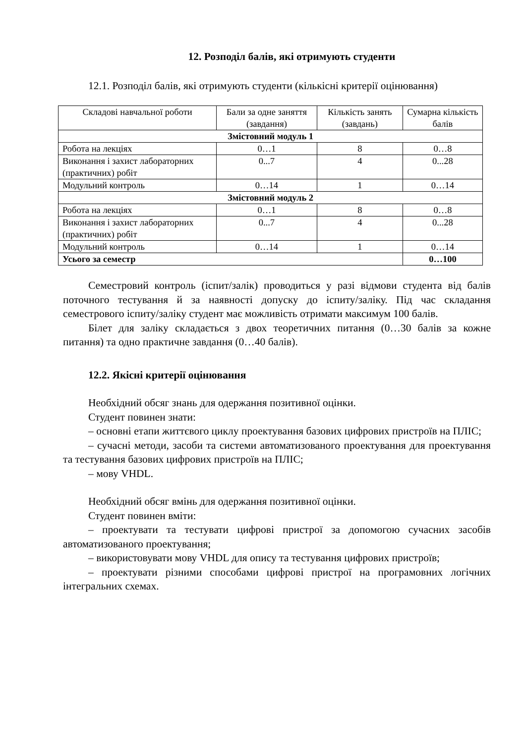12. Розподіл балів, які отримують студенти
12.1. Розподіл балів, які отримують студенти (кількісні критерії оцінювання)
| Складові навчальної роботи | Бали за одне заняття (завдання) | Кількість занять (завдань) | Сумарна кількість балів |
| --- | --- | --- | --- |
| Змістовний модуль 1 | | | |
| Робота на лекціях | 0…1 | 8 | 0…8 |
| Виконання і захист лабораторних (практичних) робіт | 0...7 | 4 | 0...28 |
| Модульний контроль | 0…14 | 1 | 0…14 |
| Змістовний модуль 2 | | | |
| Робота на лекціях | 0…1 | 8 | 0…8 |
| Виконання і захист лабораторних (практичних) робіт | 0...7 | 4 | 0...28 |
| Модульний контроль | 0…14 | 1 | 0…14 |
| Усього за семестр | | | 0…100 |
Семестровий контроль (іспит/залік) проводиться у разі відмови студента від балів поточного тестування й за наявності допуску до іспиту/заліку. Під час складання семестрового іспиту/заліку студент має можливість отримати максимум 100 балів.
Білет для заліку складається з двох теоретичних питання (0…30 балів за кожне питання) та одно практичне завдання (0…40 балів).
12.2. Якісні критерії оцінювання
Необхідний обсяг знань для одержання позитивної оцінки.
Студент повинен знати:
– основні етапи життєвого циклу проектування базових цифрових пристроїв на ПЛІС;
– сучасні методи, засоби та системи автоматизованого проектування для проектування та тестування базових цифрових пристроїв на ПЛІС;
– мову VHDL.
Необхідний обсяг вмінь для одержання позитивної оцінки.
Студент повинен вміти:
– проектувати та тестувати цифрові пристрої за допомогою сучасних засобів автоматизованого проектування;
– використовувати мову VHDL для опису та тестування цифрових пристроїв;
– проектувати різними способами цифрові пристрої на програмовних логічних інтегральних схемах.